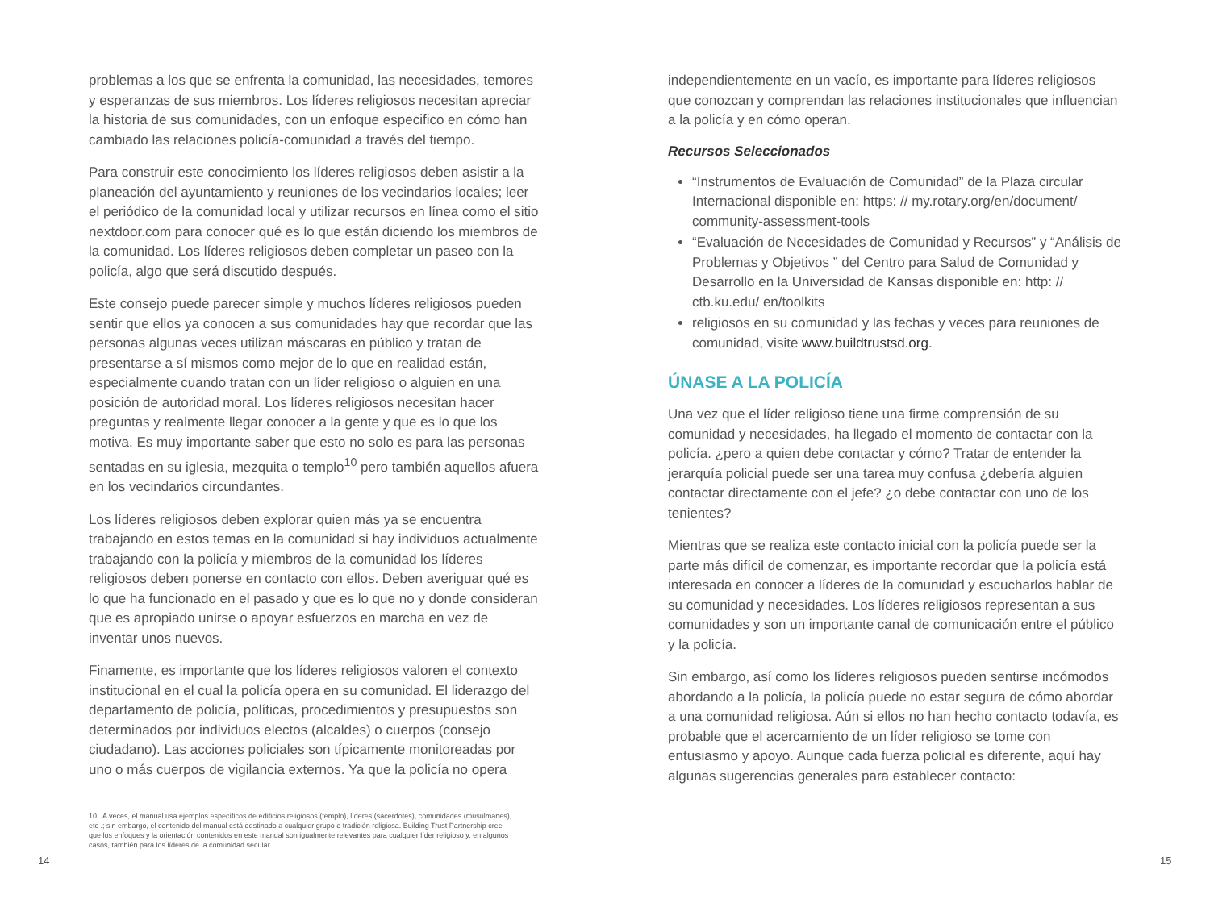problemas a los que se enfrenta la comunidad, las necesidades, temores y esperanzas de sus miembros. Los líderes religiosos necesitan apreciar la historia de sus comunidades, con un enfoque especifico en cómo han cambiado las relaciones policía-comunidad a través del tiempo.
Para construir este conocimiento los líderes religiosos deben asistir a la planeación del ayuntamiento y reuniones de los vecindarios locales; leer el periódico de la comunidad local y utilizar recursos en línea como el sitio nextdoor.com para conocer qué es lo que están diciendo los miembros de la comunidad. Los líderes religiosos deben completar un paseo con la policía, algo que será discutido después.
Este consejo puede parecer simple y muchos líderes religiosos pueden sentir que ellos ya conocen a sus comunidades hay que recordar que las personas algunas veces utilizan máscaras en público y tratan de presentarse a sí mismos como mejor de lo que en realidad están, especialmente cuando tratan con un líder religioso o alguien en una posición de autoridad moral. Los líderes religiosos necesitan hacer preguntas y realmente llegar conocer a la gente y que es lo que los motiva. Es muy importante saber que esto no solo es para las personas sentadas en su iglesia, mezquita o templo<sup>10</sup> pero también aquellos afuera en los vecindarios circundantes.
Los líderes religiosos deben explorar quien más ya se encuentra trabajando en estos temas en la comunidad si hay individuos actualmente trabajando con la policía y miembros de la comunidad los líderes religiosos deben ponerse en contacto con ellos. Deben averiguar qué es lo que ha funcionado en el pasado y que es lo que no y donde consideran que es apropiado unirse o apoyar esfuerzos en marcha en vez de inventar unos nuevos.
Finamente, es importante que los líderes religiosos valoren el contexto institucional en el cual la policía opera en su comunidad. El liderazgo del departamento de policía, políticas, procedimientos y presupuestos son determinados por individuos electos (alcaldes) o cuerpos (consejo ciudadano). Las acciones policiales son típicamente monitoreadas por uno o más cuerpos de vigilancia externos. Ya que la policía no opera
10 A veces, el manual usa ejemplos específicos de edificios religiosos (templo), líderes (sacerdotes), comunidades (musulmanes), etc .; sin embargo, el contenido del manual está destinado a cualquier grupo o tradición religiosa. Building Trust Partnership cree que los enfoques y la orientación contenidos en este manual son igualmente relevantes para cualquier líder religioso y, en algunos casos, también para los líderes de la comunidad secular.
independientemente en un vacío, es importante para líderes religiosos que conozcan y comprendan las relaciones institucionales que influencian a la policía y en cómo operan.
Recursos Seleccionados
“Instrumentos de Evaluación de Comunidad” de la Plaza circular Internacional disponible en: https: // my.rotary.org/en/document/ community-assessment-tools
“Evaluación de Necesidades de Comunidad y Recursos” y “Análisis de Problemas y Objetivos ” del Centro para Salud de Comunidad y Desarrollo en la Universidad de Kansas disponible en: http: // ctb.ku.edu/ en/toolkits
religiosos en su comunidad y las fechas y veces para reuniones de comunidad, visite www.buildtrustsd.org.
ÚNASE A LA POLICÍA
Una vez que el líder religioso tiene una firme comprensión de su comunidad y necesidades, ha llegado el momento de contactar con la policía. ¿pero a quien debe contactar y cómo? Tratar de entender la jerarquía policial puede ser una tarea muy confusa ¿debería alguien contactar directamente con el jefe? ¿o debe contactar con uno de los tenientes?
Mientras que se realiza este contacto inicial con la policía puede ser la parte más difícil de comenzar, es importante recordar que la policía está interesada en conocer a líderes de la comunidad y escucharlos hablar de su comunidad y necesidades. Los líderes religiosos representan a sus comunidades y son un importante canal de comunicación entre el público y la policía.
Sin embargo, así como los líderes religiosos pueden sentirse incómodos abordando a la policía, la policía puede no estar segura de cómo abordar a una comunidad religiosa. Aún si ellos no han hecho contacto todavía, es probable que el acercamiento de un líder religioso se tome con entusiasmo y apoyo. Aunque cada fuerza policial es diferente, aquí hay algunas sugerencias generales para establecer contacto:
14 15